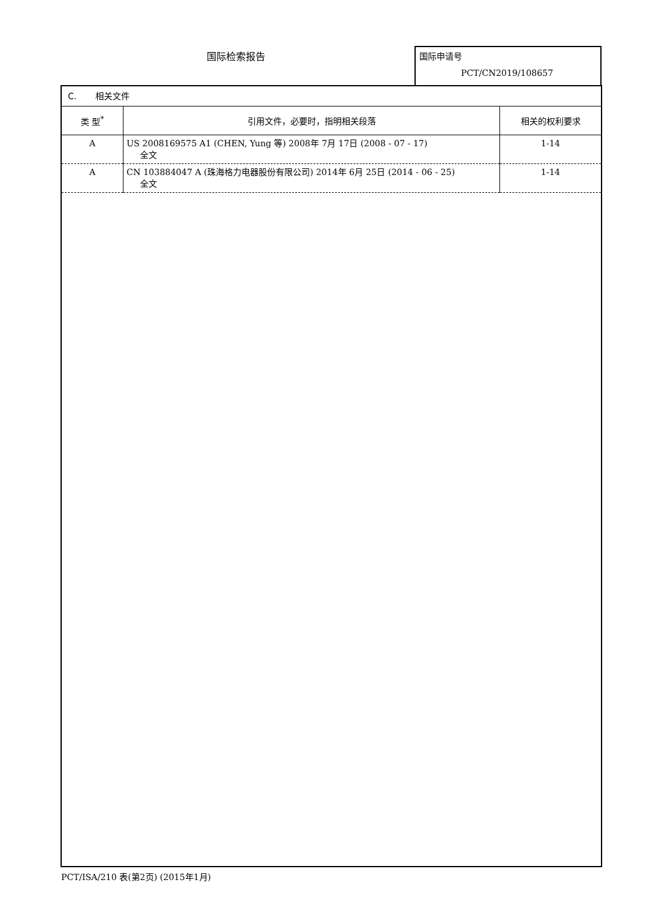国际检索报告 国际申请号
PCT/CN2019/108657
C. 相关文件
| 类 型<sup>*</sup> | 引用文件，必要时，指明相关段落 | 相关的权利要求 |
| --- | --- | --- |
| A | US 2008169575 A1 (CHEN, Yung 等) 2008年 7月 17日 (2008 - 07 - 17) 全文 | 1-14 |
| A | CN 103884047 A (珠海格力电器股份有限公司) 2014年 6月 25日 (2014 - 06 - 25) 全文 | 1-14 |
PCT/ISA/210 表(第2页) (2015年1月)